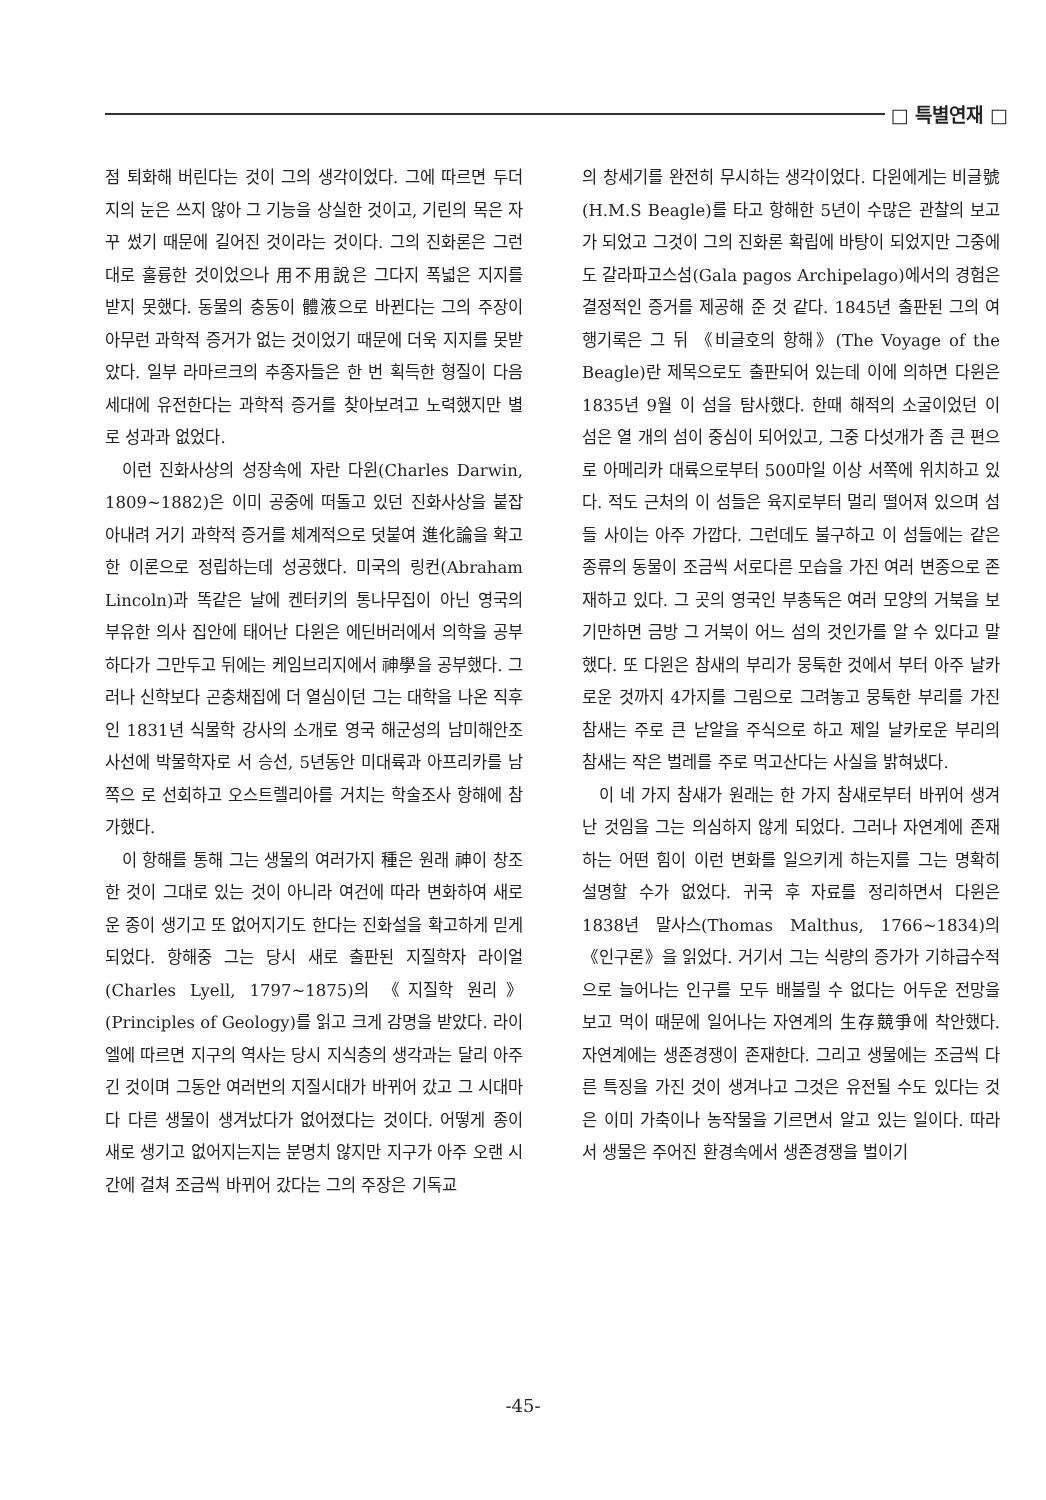□ 특별연재 □
점 퇴화해 버린다는 것이 그의 생각이었다. 그에 따르면 두더지의 눈은 쓰지 않아 그 기능을 상실한 것이고, 기린의 목은 자꾸 썼기 때문에 길어진 것이라는 것이다. 그의 진화론은 그런대로 훌륭한 것이었으나 用不用說은 그다지 폭넓은 지지를 받지 못했다. 동물의 충동이 體液으로 바뀐다는 그의 주장이 아무런 과학적 증거가 없는 것이었기 때문에 더욱 지지를 못받았다. 일부 라마르크의 추종자들은 한 번 획득한 형질이 다음 세대에 유전한다는 과학적 증거를 찾아보려고 노력했지만 별로 성과과 없었다.
이런 진화사상의 성장속에 자란 다윈(Charles Darwin, 1809~1882)은 이미 공중에 떠돌고 있던 진화사상을 붙잡아내려 거기 과학적 증거를 체계적으로 덧붙여 進化論을 확고한 이론으로 정립하는데 성공했다. 미국의 링컨(Abraham Lincoln)과 똑같은 날에 켄터키의 통나무집이 아닌 영국의 부유한 의사 집안에 태어난 다윈은 에딘버러에서 의학을 공부하다가 그만두고 뒤에는 케임브리지에서 神學을 공부했다. 그러나 신학보다 곤충채집에 더 열심이던 그는 대학을 나온 직후인 1831년 식물학 강사의 소개로 영국 해군성의 남미해안조사선에 박물학자로 서 승선, 5년동안 미대륙과 아프리카를 남쪽으 로 선회하고 오스트렐리아를 거치는 학술조사 항해에 참가했다.
이 항해를 통해 그는 생물의 여러가지 種은 원래 神이 창조한 것이 그대로 있는 것이 아니라 여건에 따라 변화하여 새로운 종이 생기고 또 없어지기도 한다는 진화설을 확고하게 믿게 되었다. 항해중 그는 당시 새로 출판된 지질학자 라이얼(Charles Lyell, 1797~1875)의 《지질학 원리》(Principles of Geology)를 읽고 크게 감명을 받았다. 라이엘에 따르면 지구의 역사는 당시 지식층의 생각과는 달리 아주 긴 것이며 그동안 여러번의 지질시대가 바뀌어 갔고 그 시대마다 다른 생물이 생겨났다가 없어졌다는 것이다. 어떻게 종이 새로 생기고 없어지는지는 분명치 않지만 지구가 아주 오랜 시간에 걸쳐 조금씩 바뀌어 갔다는 그의 주장은 기독교
의 창세기를 완전히 무시하는 생각이었다. 다윈에게는 비글號(H.M.S Beagle)를 타고 항해한 5년이 수많은 관찰의 보고가 되었고 그것이 그의 진화론 확립에 바탕이 되었지만 그중에도 갈라파고스섬(Gala pagos Archipelago)에서의 경험은 결정적인 증거를 제공해 준 것 같다. 1845년 출판된 그의 여행기록은 그 뒤 《비글호의 항해》(The Voyage of the Beagle)란 제목으로도 출판되어 있는데 이에 의하면 다윈은 1835년 9월 이 섬을 탐사했다. 한때 해적의 소굴이었던 이 섬은 열 개의 섬이 중심이 되어있고, 그중 다섯개가 좀 큰 편으로 아메리카 대륙으로부터 500마일 이상 서쪽에 위치하고 있다. 적도 근처의 이 섬들은 육지로부터 멀리 떨어져 있으며 섬들 사이는 아주 가깝다. 그런데도 불구하고 이 섬들에는 같은 종류의 동물이 조금씩 서로다른 모습을 가진 여러 변종으로 존재하고 있다. 그 곳의 영국인 부총독은 여러 모양의 거북을 보기만하면 금방 그 거북이 어느 섬의 것인가를 알 수 있다고 말했다. 또 다윈은 참새의 부리가 뭉툭한 것에서 부터 아주 날카로운 것까지 4가지를 그림으로 그려놓고 뭉툭한 부리를 가진 참새는 주로 큰 낟알을 주식으로 하고 제일 날카로운 부리의 참새는 작은 벌레를 주로 먹고산다는 사실을 밝혀냈다.
이 네 가지 참새가 원래는 한 가지 참새로부터 바뀌어 생겨난 것임을 그는 의심하지 않게 되었다. 그러나 자연계에 존재하는 어떤 힘이 이런 변화를 일으키게 하는지를 그는 명확히 설명할 수가 없었다. 귀국 후 자료를 정리하면서 다윈은 1838년 말사스(Thomas Malthus, 1766~1834)의 《인구론》을 읽었다. 거기서 그는 식량의 증가가 기하급수적으로 늘어나는 인구를 모두 배불릴 수 없다는 어두운 전망을 보고 먹이 때문에 일어나는 자연계의 生存競爭에 착안했다. 자연계에는 생존경쟁이 존재한다. 그리고 생물에는 조금씩 다른 특징을 가진 것이 생겨나고 그것은 유전될 수도 있다는 것은 이미 가축이나 농작물을 기르면서 알고 있는 일이다. 따라서 생물은 주어진 환경속에서 생존경쟁을 벌이기
-45-